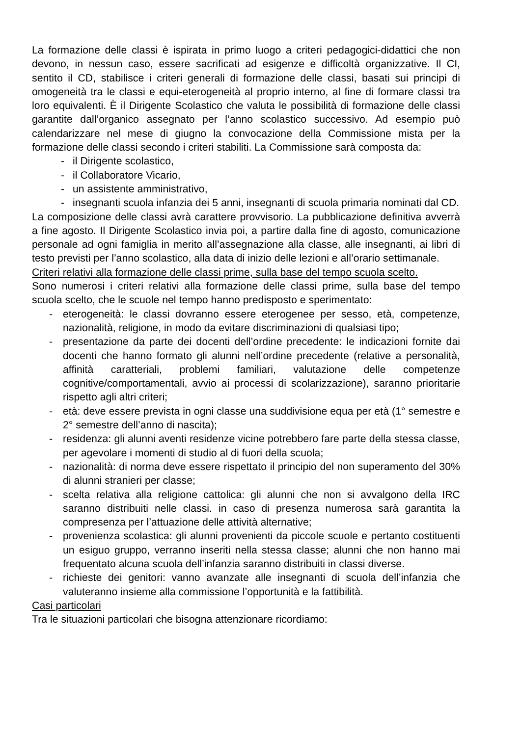La formazione delle classi è ispirata in primo luogo a criteri pedagogici-didattici che non devono, in nessun caso, essere sacrificati ad esigenze e difficoltà organizzative. Il CI, sentito il CD, stabilisce i criteri generali di formazione delle classi, basati sui principi di omogeneità tra le classi e equi-eterogeneità al proprio interno, al fine di formare classi tra loro equivalenti. È il Dirigente Scolastico che valuta le possibilità di formazione delle classi garantite dall’organico assegnato per l’anno scolastico successivo. Ad esempio può calendarizzare nel mese di giugno la convocazione della Commissione mista per la formazione delle classi secondo i criteri stabiliti. La Commissione sarà composta da:
- il Dirigente scolastico,
- il Collaboratore Vicario,
- un assistente amministrativo,
- insegnanti scuola infanzia dei 5 anni, insegnanti di scuola primaria nominati dal CD.
La composizione delle classi avrà carattere provvisorio. La pubblicazione definitiva avverrà a fine agosto. Il Dirigente Scolastico invia poi, a partire dalla fine di agosto, comunicazione personale ad ogni famiglia in merito all’assegnazione alla classe, alle insegnanti, ai libri di testo previsti per l’anno scolastico, alla data di inizio delle lezioni e all’orario settimanale.
Criteri relativi alla formazione delle classi prime, sulla base del tempo scuola scelto.
Sono numerosi i criteri relativi alla formazione delle classi prime, sulla base del tempo scuola scelto, che le scuole nel tempo hanno predisposto e sperimentato:
- eterogeneità: le classi dovranno essere eterogenee per sesso, età, competenze, nazionalità, religione, in modo da evitare discriminazioni di qualsiasi tipo;
- presentazione da parte dei docenti dell’ordine precedente: le indicazioni fornite dai docenti che hanno formato gli alunni nell’ordine precedente (relative a personalità, affinità caratteriali, problemi familiari, valutazione delle competenze cognitive/comportamentali, avvio ai processi di scolarizzazione), saranno prioritarie rispetto agli altri criteri;
- età: deve essere prevista in ogni classe una suddivisione equa per età (1° semestre e 2° semestre dell’anno di nascita);
- residenza: gli alunni aventi residenze vicine potrebbero fare parte della stessa classe, per agevolare i momenti di studio al di fuori della scuola;
- nazionalità: di norma deve essere rispettato il principio del non superamento del 30% di alunni stranieri per classe;
- scelta relativa alla religione cattolica: gli alunni che non si avvalgono della IRC saranno distribuiti nelle classi. in caso di presenza numerosa sarà garantita la compresenza per l’attuazione delle attività alternative;
- provenienza scolastica: gli alunni provenienti da piccole scuole e pertanto costituenti un esiguo gruppo, verranno inseriti nella stessa classe; alunni che non hanno mai frequentato alcuna scuola dell’infanzia saranno distribuiti in classi diverse.
- richieste dei genitori: vanno avanzate alle insegnanti di scuola dell’infanzia che valuteranno insieme alla commissione l’opportunità e la fattibilità.
Casi particolari
Tra le situazioni particolari che bisogna attenzionare ricordiamo: